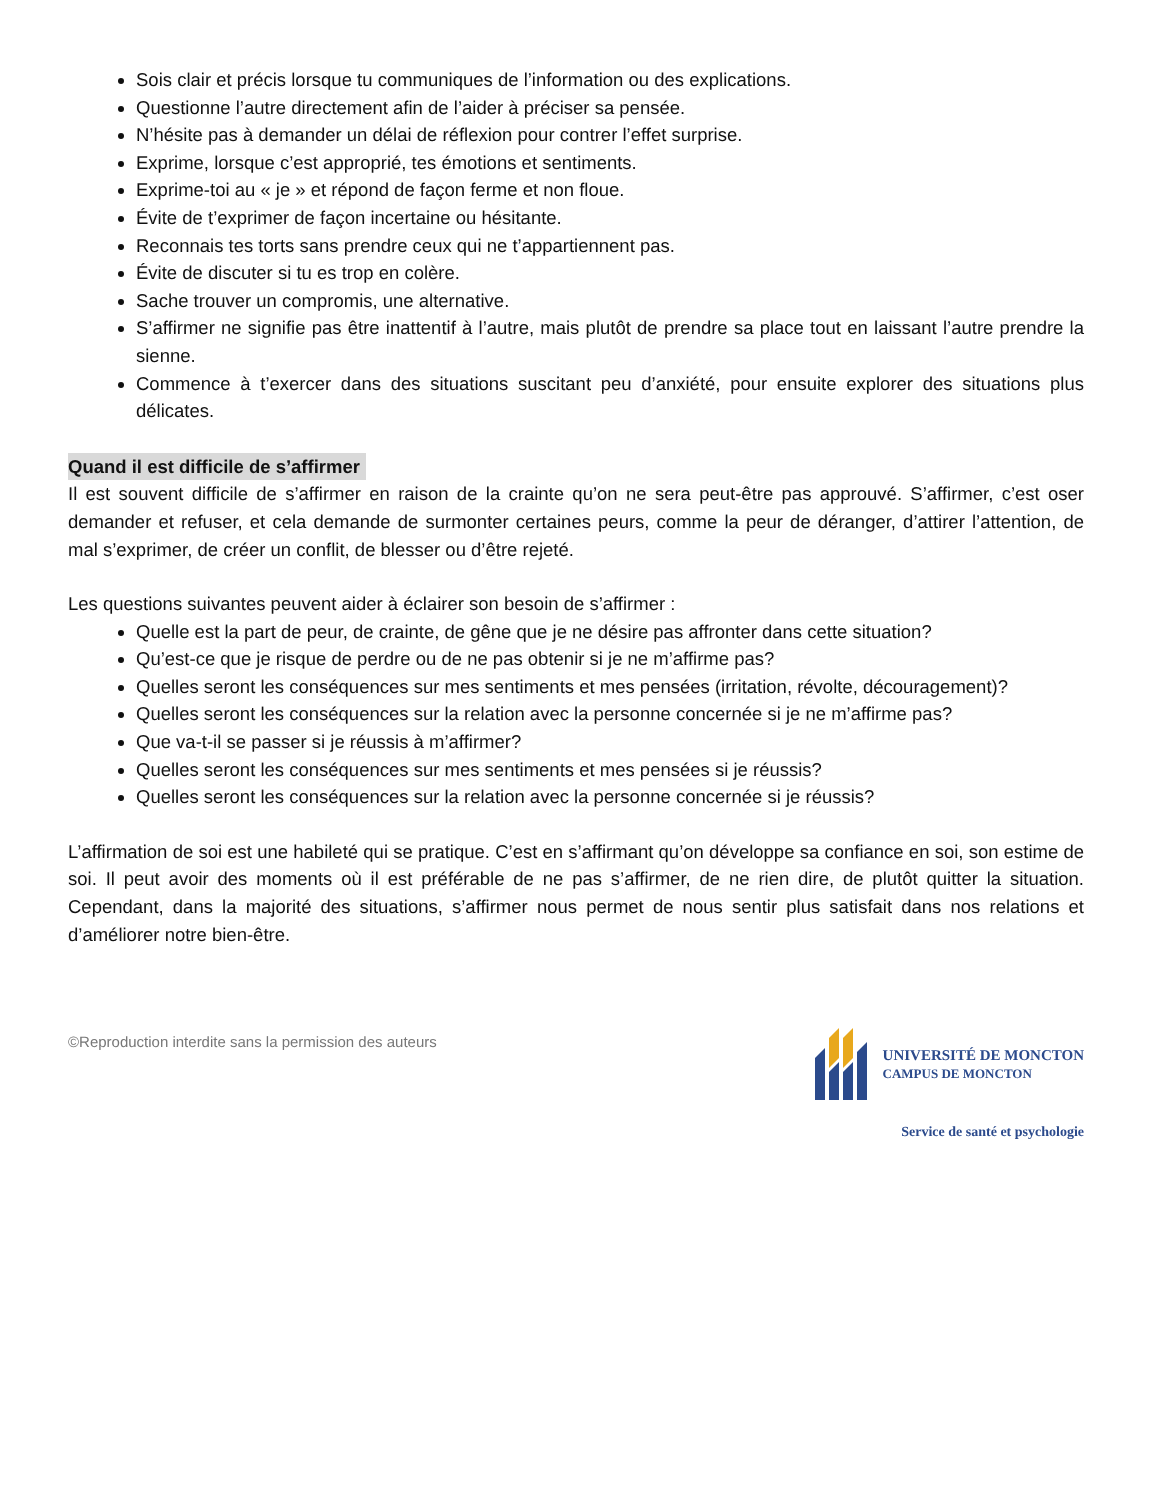Sois clair et précis lorsque tu communiques de l’information ou des explications.
Questionne l’autre directement afin de l’aider à préciser sa pensée.
N’hésite pas à demander un délai de réflexion pour contrer l’effet surprise.
Exprime, lorsque c’est approprié, tes émotions et sentiments.
Exprime-toi au « je » et répond de façon ferme et non floue.
Évite de t’exprimer de façon incertaine ou hésitante.
Reconnais tes torts sans prendre ceux qui ne t’appartiennent pas.
Évite de discuter si tu es trop en colère.
Sache trouver un compromis, une alternative.
S’affirmer ne signifie pas être inattentif à l’autre, mais plutôt de prendre sa place tout en laissant l’autre prendre la sienne.
Commence à t’exercer dans des situations suscitant peu d’anxiété, pour ensuite explorer des situations plus délicates.
Quand il est difficile de s’affirmer
Il est souvent difficile de s’affirmer en raison de la crainte qu’on ne sera peut-être pas approuvé. S’affirmer, c’est oser demander et refuser, et cela demande de surmonter certaines peurs, comme la peur de déranger, d’attirer l’attention, de mal s’exprimer, de créer un conflit, de blesser ou d’être rejeté.
Les questions suivantes peuvent aider à éclairer son besoin de s’affirmer :
Quelle est la part de peur, de crainte, de gêne que je ne désire pas affronter dans cette situation?
Qu’est-ce que je risque de perdre ou de ne pas obtenir si je ne m’affirme pas?
Quelles seront les conséquences sur mes sentiments et mes pensées (irritation, révolte, découragement)?
Quelles seront les conséquences sur la relation avec la personne concernée si je ne m’affirme pas?
Que va-t-il se passer si je réussis à m’affirmer?
Quelles seront les conséquences sur mes sentiments et mes pensées si je réussis?
Quelles seront les conséquences sur la relation avec la personne concernée si je réussis?
L’affirmation de soi est une habileté qui se pratique. C’est en s’affirmant qu’on développe sa confiance en soi, son estime de soi. Il peut avoir des moments où il est préférable de ne pas s’affirmer, de ne rien dire, de plutôt quitter la situation. Cependant, dans la majorité des situations, s’affirmer nous permet de nous sentir plus satisfait dans nos relations et d’améliorer notre bien-être.
©Reproduction interdite sans la permission des auteurs
UNIVERSITÉ DE MONCTON
CAMPUS DE MONCTON
Service de santé et psychologie